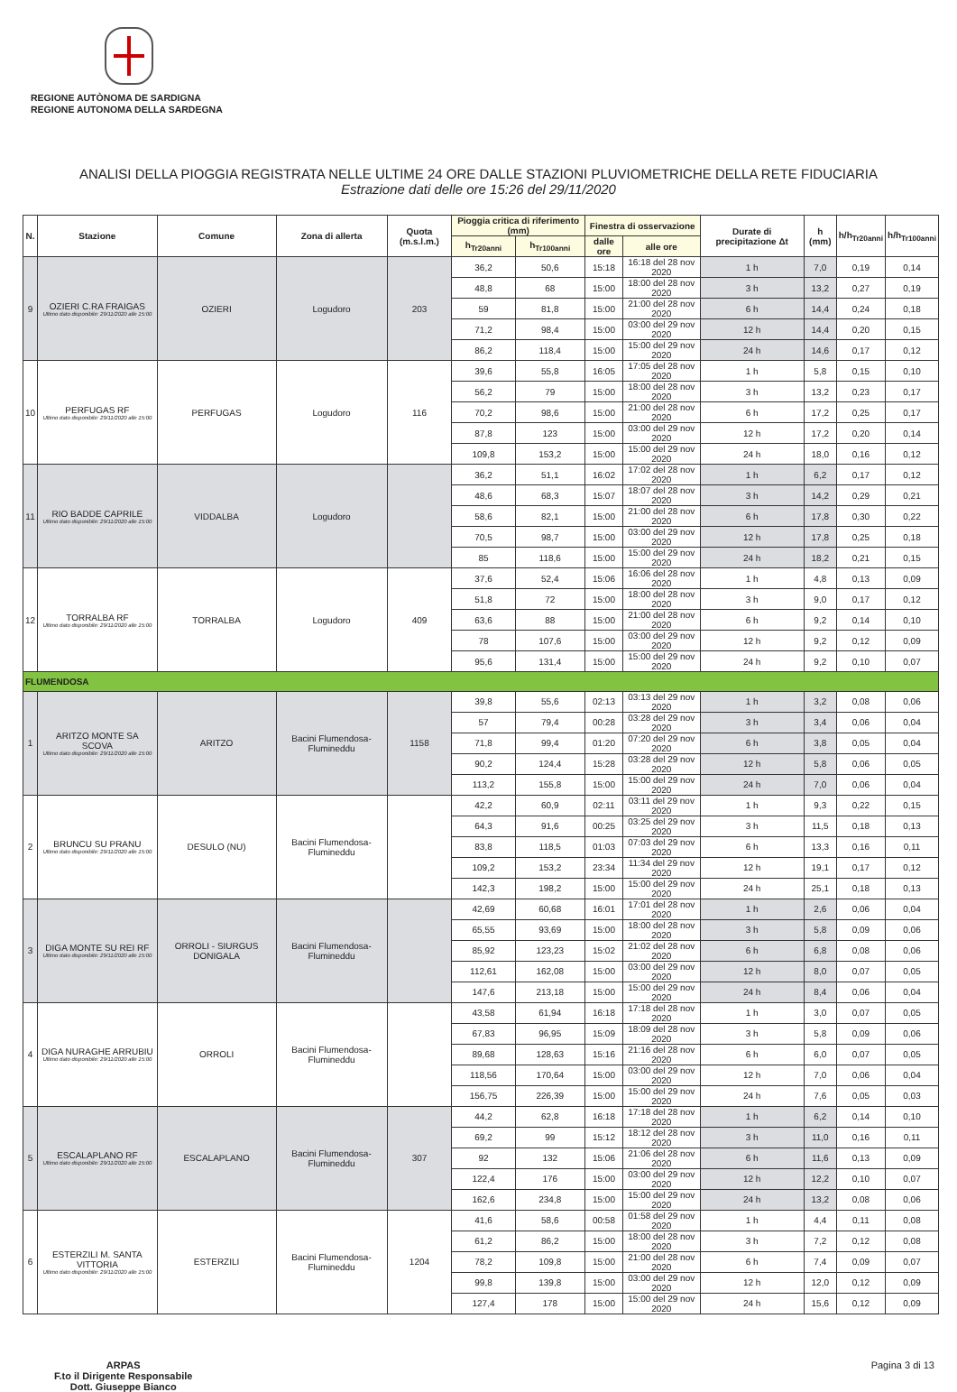REGIONE AUTÒNOMA DE SARDIGNA
REGIONE AUTONOMA DELLA SARDEGNA
ANALISI DELLA PIOGGIA REGISTRATA NELLE ULTIME 24 ORE DALLE STAZIONI PLUVIOMETRICHE DELLA RETE FIDUCIARIA
Estrazione dati delle ore 15:26 del 29/11/2020
| N. | Stazione | Comune | Zona di allerta | Quota (m.s.l.m.) | Pioggia critica di riferimento (mm) | | Finestra di osservazione | | Durate di precipitazione Δt | h (mm) | h/h<sub>Tr20anni</sub> | h/h<sub>Tr100anni</sub> |
| --- | --- | --- | --- | --- | --- | --- | --- | --- | --- | --- | --- | --- |
| | | | | | h<sub>Tr20anni</sub> | h<sub>Tr100anni</sub> | dalle ore | alle ore | | | | |
| 9 | OZIERI C.RA FRAIGAS Ultimo dato disponibile: 29/11/2020 alle 15:00 | OZIERI | Logudoro | 203 | 36,2 | 50,6 | 15:18 | 16:18 del 28 nov 2020 | 1 h | 7,0 | 0,19 | 0,14 |
| | | | | | 48,8 | 68 | 15:00 | 18:00 del 28 nov 2020 | 3 h | 13,2 | 0,27 | 0,19 |
| | | | | | 59 | 81,8 | 15:00 | 21:00 del 28 nov 2020 | 6 h | 14,4 | 0,24 | 0,18 |
| | | | | | 71,2 | 98,4 | 15:00 | 03:00 del 29 nov 2020 | 12 h | 14,4 | 0,20 | 0,15 |
| | | | | | 86,2 | 118,4 | 15:00 | 15:00 del 29 nov 2020 | 24 h | 14,6 | 0,17 | 0,12 |
| 10 | PERFUGAS RF Ultimo dato disponibile: 29/11/2020 alle 15:00 | PERFUGAS | Logudoro | 116 | 39,6 | 55,8 | 16:05 | 17:05 del 28 nov 2020 | 1 h | 5,8 | 0,15 | 0,10 |
| | | | | | 56,2 | 79 | 15:00 | 18:00 del 28 nov 2020 | 3 h | 13,2 | 0,23 | 0,17 |
| | | | | | 70,2 | 98,6 | 15:00 | 21:00 del 28 nov 2020 | 6 h | 17,2 | 0,25 | 0,17 |
| | | | | | 87,8 | 123 | 15:00 | 03:00 del 29 nov 2020 | 12 h | 17,2 | 0,20 | 0,14 |
| | | | | | 109,8 | 153,2 | 15:00 | 15:00 del 29 nov 2020 | 24 h | 18,0 | 0,16 | 0,12 |
| 11 | RIO BADDE CAPRILE Ultimo dato disponibile: 29/11/2020 alle 15:00 | VIDDALBA | Logudoro | | 36,2 | 51,1 | 16:02 | 17:02 del 28 nov 2020 | 1 h | 6,2 | 0,17 | 0,12 |
| | | | | | 48,6 | 68,3 | 15:07 | 18:07 del 28 nov 2020 | 3 h | 14,2 | 0,29 | 0,21 |
| | | | | | 58,6 | 82,1 | 15:00 | 21:00 del 28 nov 2020 | 6 h | 17,8 | 0,30 | 0,22 |
| | | | | | 70,5 | 98,7 | 15:00 | 03:00 del 29 nov 2020 | 12 h | 17,8 | 0,25 | 0,18 |
| | | | | | 85 | 118,6 | 15:00 | 15:00 del 29 nov 2020 | 24 h | 18,2 | 0,21 | 0,15 |
| 12 | TORRALBA RF Ultimo dato disponibile: 29/11/2020 alle 15:00 | TORRALBA | Logudoro | 409 | 37,6 | 52,4 | 15:06 | 16:06 del 28 nov 2020 | 1 h | 4,8 | 0,13 | 0,09 |
| | | | | | 51,8 | 72 | 15:00 | 18:00 del 28 nov 2020 | 3 h | 9,0 | 0,17 | 0,12 |
| | | | | | 63,6 | 88 | 15:00 | 21:00 del 28 nov 2020 | 6 h | 9,2 | 0,14 | 0,10 |
| | | | | | 78 | 107,6 | 15:00 | 03:00 del 29 nov 2020 | 12 h | 9,2 | 0,12 | 0,09 |
| | | | | | 95,6 | 131,4 | 15:00 | 15:00 del 29 nov 2020 | 24 h | 9,2 | 0,10 | 0,07 |
| FLUMENDOSA | | | | | | | | | | | | |
| 1 | ARITZO MONTE SA SCOVA Ultimo dato disponibile: 29/11/2020 alle 15:00 | ARITZO | Bacini Flumendosa-Flumineddu | 1158 | 39,8 | 55,6 | 02:13 | 03:13 del 29 nov 2020 | 1 h | 3,2 | 0,08 | 0,06 |
| | | | | | 57 | 79,4 | 00:28 | 03:28 del 29 nov 2020 | 3 h | 3,4 | 0,06 | 0,04 |
| | | | | | 71,8 | 99,4 | 01:20 | 07:20 del 29 nov 2020 | 6 h | 3,8 | 0,05 | 0,04 |
| | | | | | 90,2 | 124,4 | 15:28 | 03:28 del 29 nov 2020 | 12 h | 5,8 | 0,06 | 0,05 |
| | | | | | 113,2 | 155,8 | 15:00 | 15:00 del 29 nov 2020 | 24 h | 7,0 | 0,06 | 0,04 |
| 2 | BRUNCU SU PRANU Ultimo dato disponibile: 29/11/2020 alle 15:00 | DESULO (NU) | Bacini Flumendosa-Flumineddu | | 42,2 | 60,9 | 02:11 | 03:11 del 29 nov 2020 | 1 h | 9,3 | 0,22 | 0,15 |
| | | | | | 64,3 | 91,6 | 00:25 | 03:25 del 29 nov 2020 | 3 h | 11,5 | 0,18 | 0,13 |
| | | | | | 83,8 | 118,5 | 01:03 | 07:03 del 29 nov 2020 | 6 h | 13,3 | 0,16 | 0,11 |
| | | | | | 109,2 | 153,2 | 23:34 | 11:34 del 29 nov 2020 | 12 h | 19,1 | 0,17 | 0,12 |
| | | | | | 142,3 | 198,2 | 15:00 | 15:00 del 29 nov 2020 | 24 h | 25,1 | 0,18 | 0,13 |
| 3 | DIGA MONTE SU REI RF Ultimo dato disponibile: 29/11/2020 alle 15:00 | ORROLI - SIURGUS DONIGALA | Bacini Flumendosa-Flumineddu | | 42,69 | 60,68 | 16:01 | 17:01 del 28 nov 2020 | 1 h | 2,6 | 0,06 | 0,04 |
| | | | | | 65,55 | 93,69 | 15:00 | 18:00 del 28 nov 2020 | 3 h | 5,8 | 0,09 | 0,06 |
| | | | | | 85,92 | 123,23 | 15:02 | 21:02 del 28 nov 2020 | 6 h | 6,8 | 0,08 | 0,06 |
| | | | | | 112,61 | 162,08 | 15:00 | 03:00 del 29 nov 2020 | 12 h | 8,0 | 0,07 | 0,05 |
| | | | | | 147,6 | 213,18 | 15:00 | 15:00 del 29 nov 2020 | 24 h | 8,4 | 0,06 | 0,04 |
| 4 | DIGA NURAGHE ARRUBIU Ultimo dato disponibile: 29/11/2020 alle 15:00 | ORROLI | Bacini Flumendosa-Flumineddu | | 43,58 | 61,94 | 16:18 | 17:18 del 28 nov 2020 | 1 h | 3,0 | 0,07 | 0,05 |
| | | | | | 67,83 | 96,95 | 15:09 | 18:09 del 28 nov 2020 | 3 h | 5,8 | 0,09 | 0,06 |
| | | | | | 89,68 | 128,63 | 15:16 | 21:16 del 28 nov 2020 | 6 h | 6,0 | 0,07 | 0,05 |
| | | | | | 118,56 | 170,64 | 15:00 | 03:00 del 29 nov 2020 | 12 h | 7,0 | 0,06 | 0,04 |
| | | | | | 156,75 | 226,39 | 15:00 | 15:00 del 29 nov 2020 | 24 h | 7,6 | 0,05 | 0,03 |
| 5 | ESCALAPLANO RF Ultimo dato disponibile: 29/11/2020 alle 15:00 | ESCALAPLANO | Bacini Flumendosa-Flumineddu | 307 | 44,2 | 62,8 | 16:18 | 17:18 del 28 nov 2020 | 1 h | 6,2 | 0,14 | 0,10 |
| | | | | | 69,2 | 99 | 15:12 | 18:12 del 28 nov 2020 | 3 h | 11,0 | 0,16 | 0,11 |
| | | | | | 92 | 132 | 15:06 | 21:06 del 28 nov 2020 | 6 h | 11,6 | 0,13 | 0,09 |
| | | | | | 122,4 | 176 | 15:00 | 03:00 del 29 nov 2020 | 12 h | 12,2 | 0,10 | 0,07 |
| | | | | | 162,6 | 234,8 | 15:00 | 15:00 del 29 nov 2020 | 24 h | 13,2 | 0,08 | 0,06 |
| 6 | ESTERZILI M. SANTA VITTORIA Ultimo dato disponibile: 29/11/2020 alle 15:00 | ESTERZILI | Bacini Flumendosa-Flumineddu | 1204 | 41,6 | 58,6 | 00:58 | 01:58 del 29 nov 2020 | 1 h | 4,4 | 0,11 | 0,08 |
| | | | | | 61,2 | 86,2 | 15:00 | 18:00 del 28 nov 2020 | 3 h | 7,2 | 0,12 | 0,08 |
| | | | | | 78,2 | 109,8 | 15:00 | 21:00 del 28 nov 2020 | 6 h | 7,4 | 0,09 | 0,07 |
| | | | | | 99,8 | 139,8 | 15:00 | 03:00 del 29 nov 2020 | 12 h | 12,0 | 0,12 | 0,09 |
| | | | | | 127,4 | 178 | 15:00 | 15:00 del 29 nov 2020 | 24 h | 15,6 | 0,12 | 0,09 |
ARPAS
F.to il Dirigente Responsabile
Dott. Giuseppe Bianco Pagina 3 di 13